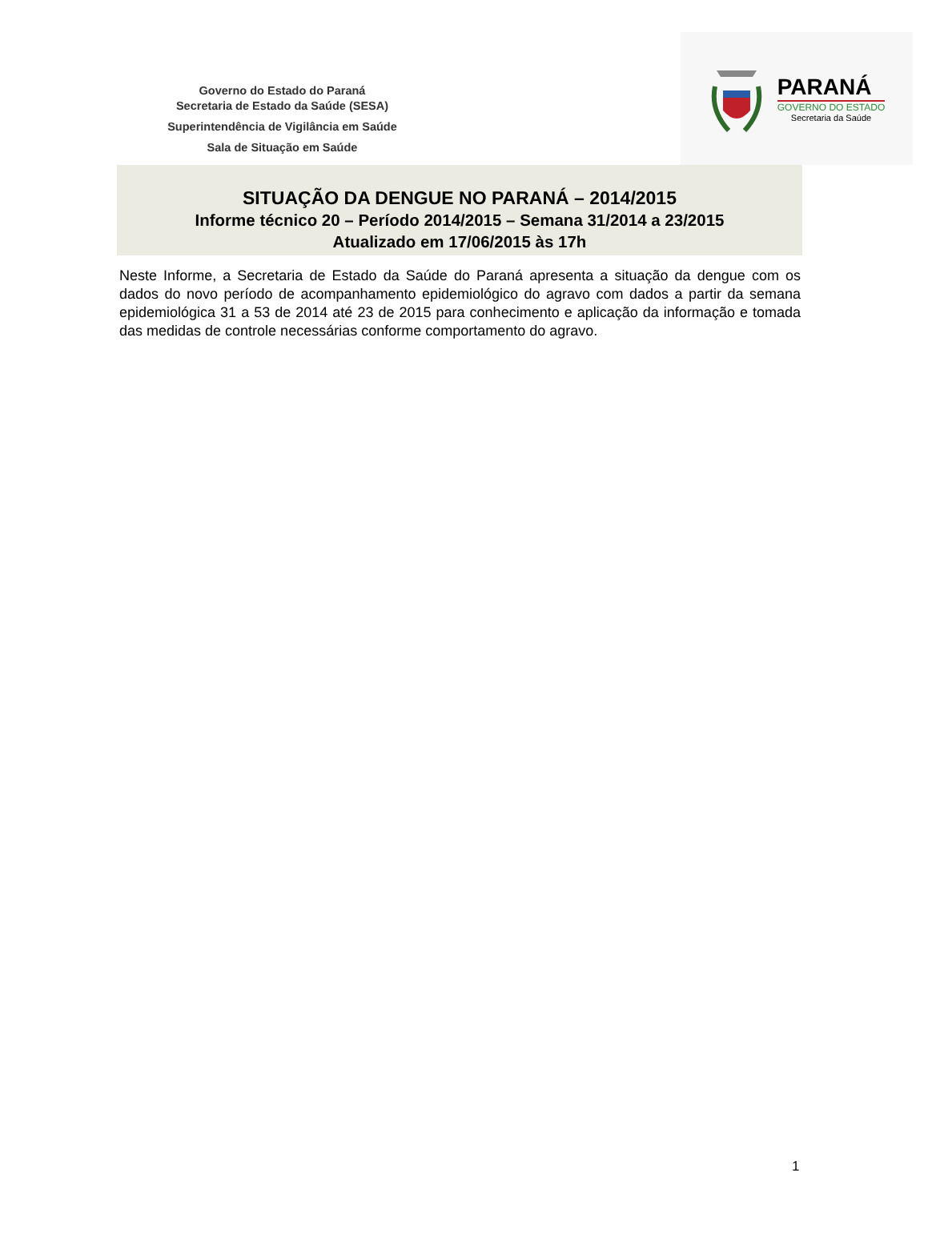Governo do Estado do Paraná
Secretaria de Estado da Saúde (SESA)
Superintendência de Vigilância em Saúde
Sala de Situação em Saúde
PARANÁ
GOVERNO DO ESTADO
Secretaria da Saúde
SITUAÇÃO DA DENGUE NO PARANÁ – 2014/2015
Informe técnico 20 – Período 2014/2015 – Semana 31/2014 a 23/2015
Atualizado em 17/06/2015 às 17h
Neste Informe, a Secretaria de Estado da Saúde do Paraná apresenta a situação da dengue com os dados do novo período de acompanhamento epidemiológico do agravo com dados a partir da semana epidemiológica 31 a 53 de 2014 até 23 de 2015 para conhecimento e aplicação da informação e tomada das medidas de controle necessárias conforme comportamento do agravo.
1